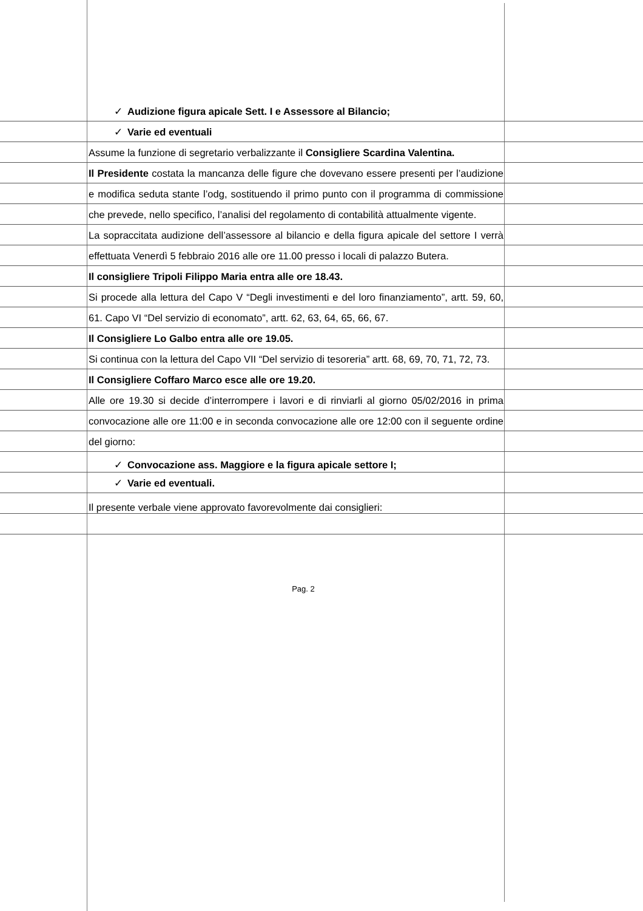✓ Audizione figura apicale Sett. I e Assessore al Bilancio;
✓ Varie ed eventuali
Assume la funzione di segretario verbalizzante il Consigliere Scardina Valentina.
Il Presidente costata la mancanza delle figure che dovevano essere presenti per l’audizione e modifica seduta stante l’odg, sostituendo il primo punto con il programma di commissione che prevede, nello specifico, l’analisi del regolamento di contabilità attualmente vigente.
La sopraccitata audizione dell’assessore al bilancio e della figura apicale del settore I verrà effettuata Venerdì 5 febbraio 2016 alle ore 11.00 presso i locali di palazzo Butera.
Il consigliere Tripoli Filippo Maria entra alle ore 18.43.
Si procede alla lettura del Capo V “Degli investimenti e del loro finanziamento”, artt. 59, 60, 61. Capo VI “Del servizio di economato”, artt. 62, 63, 64, 65, 66, 67.
Il Consigliere Lo Galbo entra alle ore 19.05.
Si continua con la lettura del Capo VII “Del servizio di tesoreria” artt. 68, 69, 70, 71, 72, 73.
Il Consigliere Coffaro Marco esce alle ore 19.20.
Alle ore 19.30 si decide d’interrompere i lavori e di rinviarli al giorno 05/02/2016 in prima convocazione alle ore 11:00 e in seconda convocazione alle ore 12:00 con il seguente ordine del giorno:
✓ Convocazione ass. Maggiore e la figura apicale settore I;
✓ Varie ed eventuali.
Il presente verbale viene approvato favorevolmente dai consiglieri:
Pag. 2